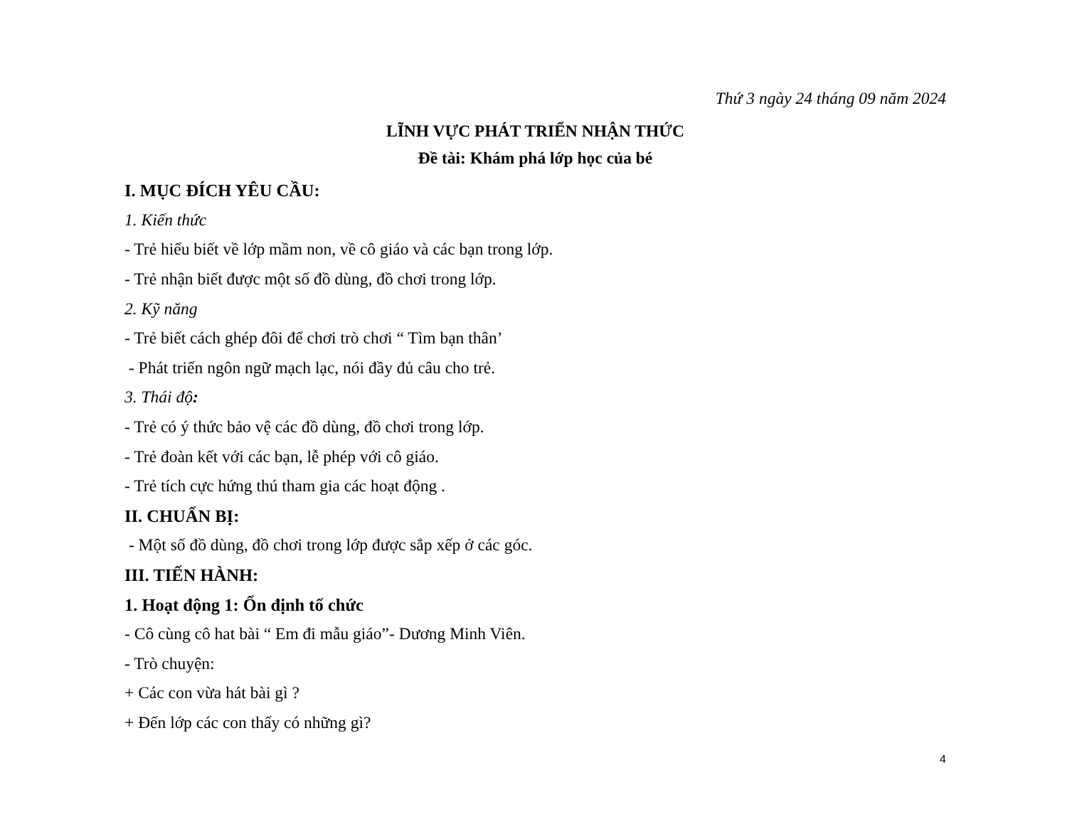Thứ 3 ngày 24 tháng 09 năm 2024
LĨNH VỰC PHÁT TRIỂN NHẬN THỨC
Đề tài: Khám phá lớp học của bé
I. MỤC ĐÍCH YÊU CẦU:
1. Kiến thức
- Trẻ hiểu biết về lớp mầm non, về cô giáo và các bạn trong lớp.
- Trẻ nhận biết được một số đồ dùng, đồ chơi trong lớp.
2. Kỹ năng
- Trẻ biết cách ghép đôi để chơi trò chơi “ Tìm bạn thân’
- Phát triển ngôn ngữ mạch lạc, nói đầy đủ câu cho trẻ.
3. Thái độ:
- Trẻ có ý thức bảo vệ các đồ dùng, đồ chơi trong lớp.
- Trẻ đoàn kết với các bạn, lễ phép với cô giáo.
- Trẻ tích cực hứng thú tham gia các hoạt động .
II. CHUẨN BỊ:
- Một số đồ dùng, đồ chơi trong lớp được sắp xếp ở các góc.
III. TIẾN HÀNH:
1. Hoạt động 1: Ổn định tổ chức
- Cô cùng cô hat bài “ Em đi mẫu giáo”- Dương Minh Viên.
- Trò chuyện:
+ Các con vừa hát bài gì ?
+ Đến lớp các con thấy có những gì?
4